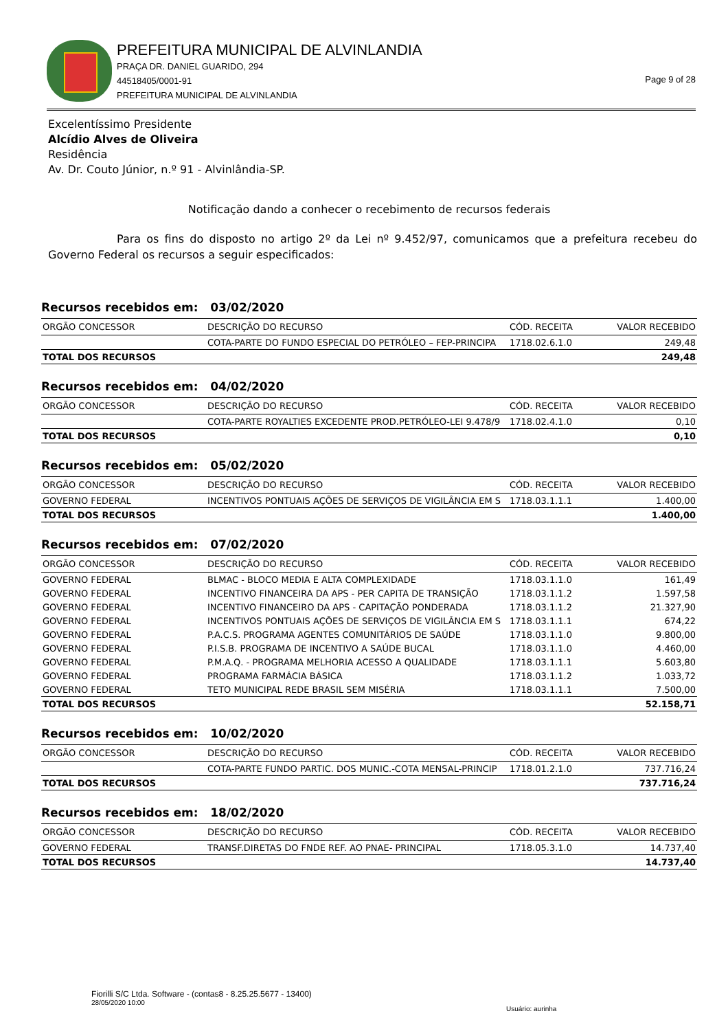PREFEITURA MUNICIPAL DE ALVINLANDIA
PRAÇA DR. DANIEL GUARIDO, 294
44518405/0001-91
PREFEITURA MUNICIPAL DE ALVINLANDIA
Page 9 of 28
Excelentíssimo Presidente
Alcídio Alves de Oliveira
Residência
Av. Dr. Couto Júnior, n.º 91 - Alvinlândia-SP.
Notificação dando a conhecer o recebimento de recursos federais
Para os fins do disposto no artigo 2º da Lei nº 9.452/97, comunicamos que a prefeitura recebeu do Governo Federal os recursos a seguir especificados:
Recursos recebidos em: 03/02/2020
| ORGÃO CONCESSOR | DESCRIÇÃO DO RECURSO | CÓD. RECEITA | VALOR RECEBIDO |
| --- | --- | --- | --- |
| | COTA-PARTE DO FUNDO ESPECIAL DO PETRÓLEO – FEP-PRINCIPA | 1718.02.6.1.0 | 249,48 |
| TOTAL DOS RECURSOS | | | 249,48 |
Recursos recebidos em: 04/02/2020
| ORGÃO CONCESSOR | DESCRIÇÃO DO RECURSO | CÓD. RECEITA | VALOR RECEBIDO |
| --- | --- | --- | --- |
| | COTA-PARTE ROYALTIES EXCEDENTE PROD.PETRÓLEO-LEI 9.478/9 | 1718.02.4.1.0 | 0,10 |
| TOTAL DOS RECURSOS | | | 0,10 |
Recursos recebidos em: 05/02/2020
| ORGÃO CONCESSOR | DESCRIÇÃO DO RECURSO | CÓD. RECEITA | VALOR RECEBIDO |
| --- | --- | --- | --- |
| GOVERNO FEDERAL | INCENTIVOS PONTUAIS AÇÕES DE SERVIÇOS DE VIGILÂNCIA EM S | 1718.03.1.1.1 | 1.400,00 |
| TOTAL DOS RECURSOS | | | 1.400,00 |
Recursos recebidos em: 07/02/2020
| ORGÃO CONCESSOR | DESCRIÇÃO DO RECURSO | CÓD. RECEITA | VALOR RECEBIDO |
| --- | --- | --- | --- |
| GOVERNO FEDERAL | BLMAC - BLOCO MEDIA E ALTA COMPLEXIDADE | 1718.03.1.1.0 | 161,49 |
| GOVERNO FEDERAL | INCENTIVO FINANCEIRA DA APS - PER CAPITA DE TRANSIÇÃO | 1718.03.1.1.2 | 1.597,58 |
| GOVERNO FEDERAL | INCENTIVO FINANCEIRO DA APS - CAPITAÇÃO PONDERADA | 1718.03.1.1.2 | 21.327,90 |
| GOVERNO FEDERAL | INCENTIVOS PONTUAIS AÇÕES DE SERVIÇOS DE VIGILÂNCIA EM S | 1718.03.1.1.1 | 674,22 |
| GOVERNO FEDERAL | P.A.C.S. PROGRAMA AGENTES COMUNITÁRIOS DE SAÚDE | 1718.03.1.1.0 | 9.800,00 |
| GOVERNO FEDERAL | P.I.S.B. PROGRAMA DE INCENTIVO A SAÚDE BUCAL | 1718.03.1.1.0 | 4.460,00 |
| GOVERNO FEDERAL | P.M.A.Q. - PROGRAMA MELHORIA ACESSO A QUALIDADE | 1718.03.1.1.1 | 5.603,80 |
| GOVERNO FEDERAL | PROGRAMA FARMÁCIA BÁSICA | 1718.03.1.1.2 | 1.033,72 |
| GOVERNO FEDERAL | TETO MUNICIPAL REDE BRASIL SEM MISÉRIA | 1718.03.1.1.1 | 7.500,00 |
| TOTAL DOS RECURSOS | | | 52.158,71 |
Recursos recebidos em: 10/02/2020
| ORGÃO CONCESSOR | DESCRIÇÃO DO RECURSO | CÓD. RECEITA | VALOR RECEBIDO |
| --- | --- | --- | --- |
| | COTA-PARTE FUNDO PARTIC. DOS MUNIC.-COTA MENSAL-PRINCIP | 1718.01.2.1.0 | 737.716,24 |
| TOTAL DOS RECURSOS | | | 737.716,24 |
Recursos recebidos em: 18/02/2020
| ORGÃO CONCESSOR | DESCRIÇÃO DO RECURSO | CÓD. RECEITA | VALOR RECEBIDO |
| --- | --- | --- | --- |
| GOVERNO FEDERAL | TRANSF.DIRETAS DO FNDE REF. AO PNAE- PRINCIPAL | 1718.05.3.1.0 | 14.737,40 |
| TOTAL DOS RECURSOS | | | 14.737,40 |
Fiorilli S/C Ltda. Software - (contas8 - 8.25.25.5677 - 13400)
28/05/2020 10:00
Usuário: aurinha